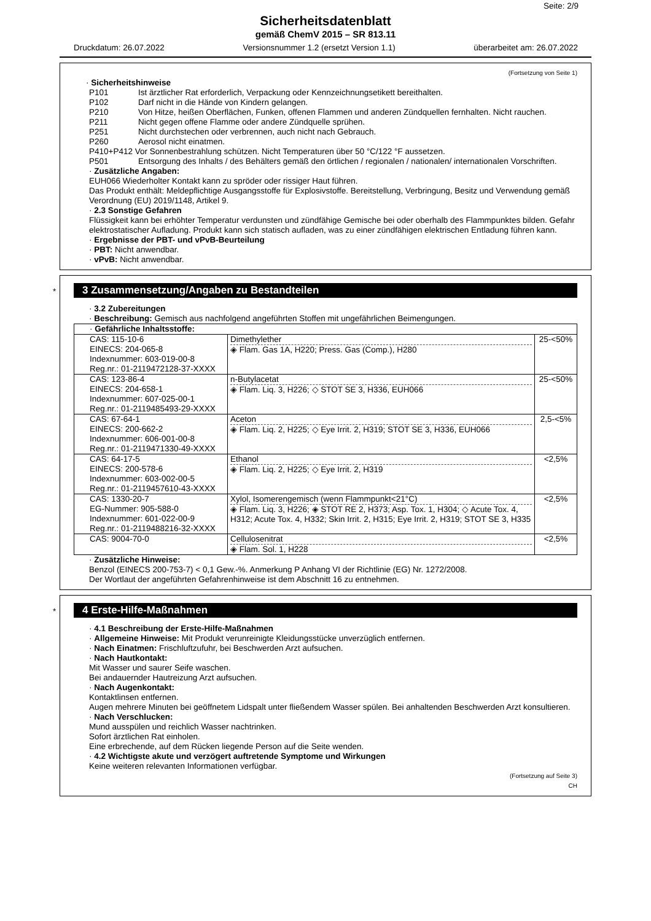Seite: 2/9
Sicherheitsdatenblatt
gemäß ChemV 2015 – SR 813.11
Druckdatum: 26.07.2022 Versionsnummer 1.2 (ersetzt Version 1.1) überarbeitet am: 26.07.2022
(Fortsetzung von Seite 1)
· Sicherheitshinweise
P101 Ist ärztlicher Rat erforderlich, Verpackung oder Kennzeichnungsetikett bereithalten.
P102 Darf nicht in die Hände von Kindern gelangen.
P210 Von Hitze, heißen Oberflächen, Funken, offenen Flammen und anderen Zündquellen fernhalten. Nicht rauchen.
P211 Nicht gegen offene Flamme oder andere Zündquelle sprühen.
P251 Nicht durchstechen oder verbrennen, auch nicht nach Gebrauch.
P260 Aerosol nicht einatmen.
P410+P412 Vor Sonnenbestrahlung schützen. Nicht Temperaturen über 50 °C/122 °F aussetzen.
P501 Entsorgung des Inhalts / des Behälters gemäß den örtlichen / regionalen / nationalen/ internationalen Vorschriften.
· Zusätzliche Angaben:
EUH066 Wiederholter Kontakt kann zu spröder oder rissiger Haut führen.
Das Produkt enthält: Meldepflichtige Ausgangsstoffe für Explosivstoffe. Bereitstellung, Verbringung, Besitz und Verwendung gemäß Verordnung (EU) 2019/1148, Artikel 9.
· 2.3 Sonstige Gefahren
Flüssigkeit kann bei erhöhter Temperatur verdunsten und zündfähige Gemische bei oder oberhalb des Flammpunktes bilden. Gefahr elektrostatischer Aufladung. Produkt kann sich statisch aufladen, was zu einer zündfähigen elektrischen Entladung führen kann.
· Ergebnisse der PBT- und vPvB-Beurteilung
· PBT: Nicht anwendbar.
· vPvB: Nicht anwendbar.
*
3 Zusammensetzung/Angaben zu Bestandteilen
· 3.2 Zubereitungen
· Beschreibung: Gemisch aus nachfolgend angeführten Stoffen mit ungefährlichen Beimengungen.
| · Gefährliche Inhaltsstoffe: | | |
| CAS: 115-10-6 EINECS: 204-065-8 Indexnummer: 603-019-00-8 Reg.nr.: 01-2119472128-37-XXXX | Dimethylether ◈ Flam. Gas 1A, H220; Press. Gas (Comp.), H280 | 25-<50% |
| CAS: 123-86-4 EINECS: 204-658-1 Indexnummer: 607-025-00-1 Reg.nr.: 01-2119485493-29-XXXX | n-Butylacetat ◈ Flam. Liq. 3, H226; ◇ STOT SE 3, H336, EUH066 | 25-<50% |
| CAS: 67-64-1 EINECS: 200-662-2 Indexnummer: 606-001-00-8 Reg.nr.: 01-2119471330-49-XXXX | Aceton ◈ Flam. Liq. 2, H225; ◇ Eye Irrit. 2, H319; STOT SE 3, H336, EUH066 | 2,5-<5% |
| CAS: 64-17-5 EINECS: 200-578-6 Indexnummer: 603-002-00-5 Reg.nr.: 01-2119457610-43-XXXX | Ethanol ◈ Flam. Liq. 2, H225; ◇ Eye Irrit. 2, H319 | <2,5% |
| CAS: 1330-20-7 EG-Nummer: 905-588-0 Indexnummer: 601-022-00-9 Reg.nr.: 01-2119488216-32-XXXX | Xylol, Isomerengemisch (wenn Flammpunkt<21°C) ◈ Flam. Liq. 3, H226; ◈ STOT RE 2, H373; Asp. Tox. 1, H304; ◇ Acute Tox. 4, H312; Acute Tox. 4, H332; Skin Irrit. 2, H315; Eye Irrit. 2, H319; STOT SE 3, H335 | <2,5% |
| CAS: 9004-70-0 | Cellulosenitrat ◈ Flam. Sol. 1, H228 | <2,5% |
· Zusätzliche Hinweise:
Benzol (EINECS 200-753-7) < 0,1 Gew.-%. Anmerkung P Anhang VI der Richtlinie (EG) Nr. 1272/2008.
Der Wortlaut der angeführten Gefahrenhinweise ist dem Abschnitt 16 zu entnehmen.
*
4 Erste-Hilfe-Maßnahmen
· 4.1 Beschreibung der Erste-Hilfe-Maßnahmen
· Allgemeine Hinweise: Mit Produkt verunreinigte Kleidungsstücke unverzüglich entfernen.
· Nach Einatmen: Frischluftzufuhr, bei Beschwerden Arzt aufsuchen.
· Nach Hautkontakt:
Mit Wasser und saurer Seife waschen.
Bei andauernder Hautreizung Arzt aufsuchen.
· Nach Augenkontakt:
Kontaktlinsen entfernen.
Augen mehrere Minuten bei geöffnetem Lidspalt unter fließendem Wasser spülen. Bei anhaltenden Beschwerden Arzt konsultieren.
· Nach Verschlucken:
Mund ausspülen und reichlich Wasser nachtrinken.
Sofort ärztlichen Rat einholen.
Eine erbrechende, auf dem Rücken liegende Person auf die Seite wenden.
· 4.2 Wichtigste akute und verzögert auftretende Symptome und Wirkungen
Keine weiteren relevanten Informationen verfügbar.
(Fortsetzung auf Seite 3)
CH